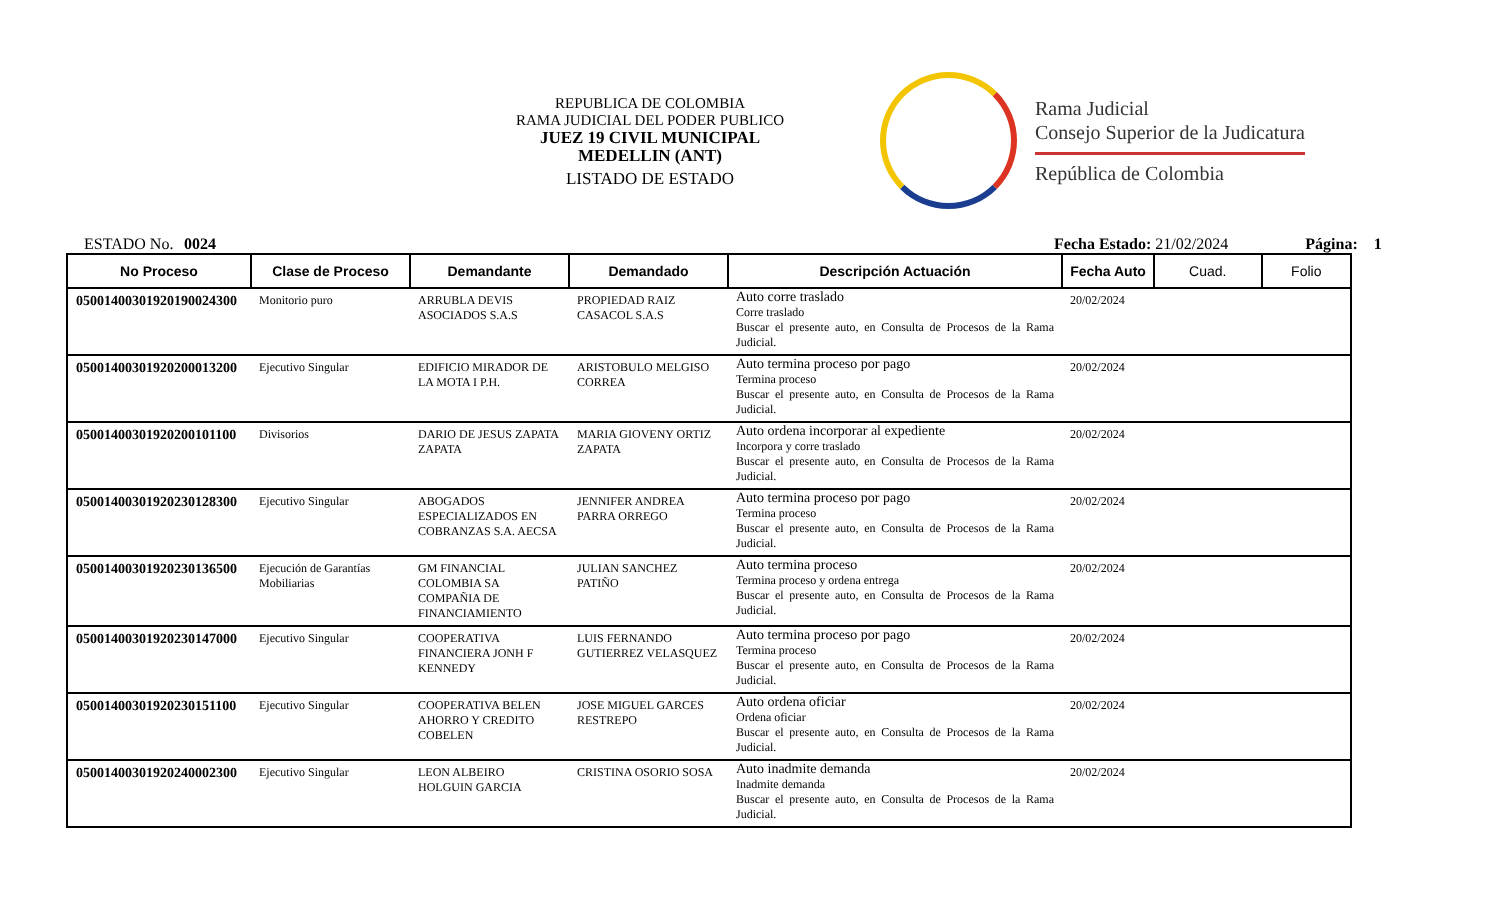REPUBLICA DE COLOMBIA
RAMA JUDICIAL DEL PODER PUBLICO
JUEZ 19 CIVIL MUNICIPAL
MEDELLIN (ANT)
LISTADO DE ESTADO
Rama Judicial
Consejo Superior de la Judicatura
República de Colombia
ESTADO No. 0024 Fecha Estado: 21/02/2024 Página: 1
| No Proceso | Clase de Proceso | Demandante | Demandado | Descripción Actuación | Fecha Auto | Cuad. | Folio |
| --- | --- | --- | --- | --- | --- | --- | --- |
| 05001400301920190024300 | Monitorio puro | ARRUBLA DEVIS ASOCIADOS S.A.S | PROPIEDAD RAIZ CASACOL S.A.S | Auto corre traslado Corre traslado Buscar el presente auto, en Consulta de Procesos de la Rama Judicial. | 20/02/2024 | | |
| 05001400301920200013200 | Ejecutivo Singular | EDIFICIO MIRADOR DE LA MOTA I P.H. | ARISTOBULO MELGISO CORREA | Auto termina proceso por pago Termina proceso Buscar el presente auto, en Consulta de Procesos de la Rama Judicial. | 20/02/2024 | | |
| 05001400301920200101100 | Divisorios | DARIO DE JESUS ZAPATA ZAPATA | MARIA GIOVENY ORTIZ ZAPATA | Auto ordena incorporar al expediente Incorpora y corre traslado Buscar el presente auto, en Consulta de Procesos de la Rama Judicial. | 20/02/2024 | | |
| 05001400301920230128300 | Ejecutivo Singular | ABOGADOS ESPECIALIZADOS EN COBRANZAS S.A. AECSA | JENNIFER ANDREA PARRA ORREGO | Auto termina proceso por pago Termina proceso Buscar el presente auto, en Consulta de Procesos de la Rama Judicial. | 20/02/2024 | | |
| 05001400301920230136500 | Ejecución de Garantías Mobiliarias | GM FINANCIAL COLOMBIA SA COMPAÑIA DE FINANCIAMIENTO | JULIAN SANCHEZ PATIÑO | Auto termina proceso Termina proceso y ordena entrega Buscar el presente auto, en Consulta de Procesos de la Rama Judicial. | 20/02/2024 | | |
| 05001400301920230147000 | Ejecutivo Singular | COOPERATIVA FINANCIERA JONH F KENNEDY | LUIS FERNANDO GUTIERREZ VELASQUEZ | Auto termina proceso por pago Termina proceso Buscar el presente auto, en Consulta de Procesos de la Rama Judicial. | 20/02/2024 | | |
| 05001400301920230151100 | Ejecutivo Singular | COOPERATIVA BELEN AHORRO Y CREDITO COBELEN | JOSE MIGUEL GARCES RESTREPO | Auto ordena oficiar Ordena oficiar Buscar el presente auto, en Consulta de Procesos de la Rama Judicial. | 20/02/2024 | | |
| 05001400301920240002300 | Ejecutivo Singular | LEON ALBEIRO HOLGUIN GARCIA | CRISTINA OSORIO SOSA | Auto inadmite demanda Inadmite demanda Buscar el presente auto, en Consulta de Procesos de la Rama Judicial. | 20/02/2024 | | |